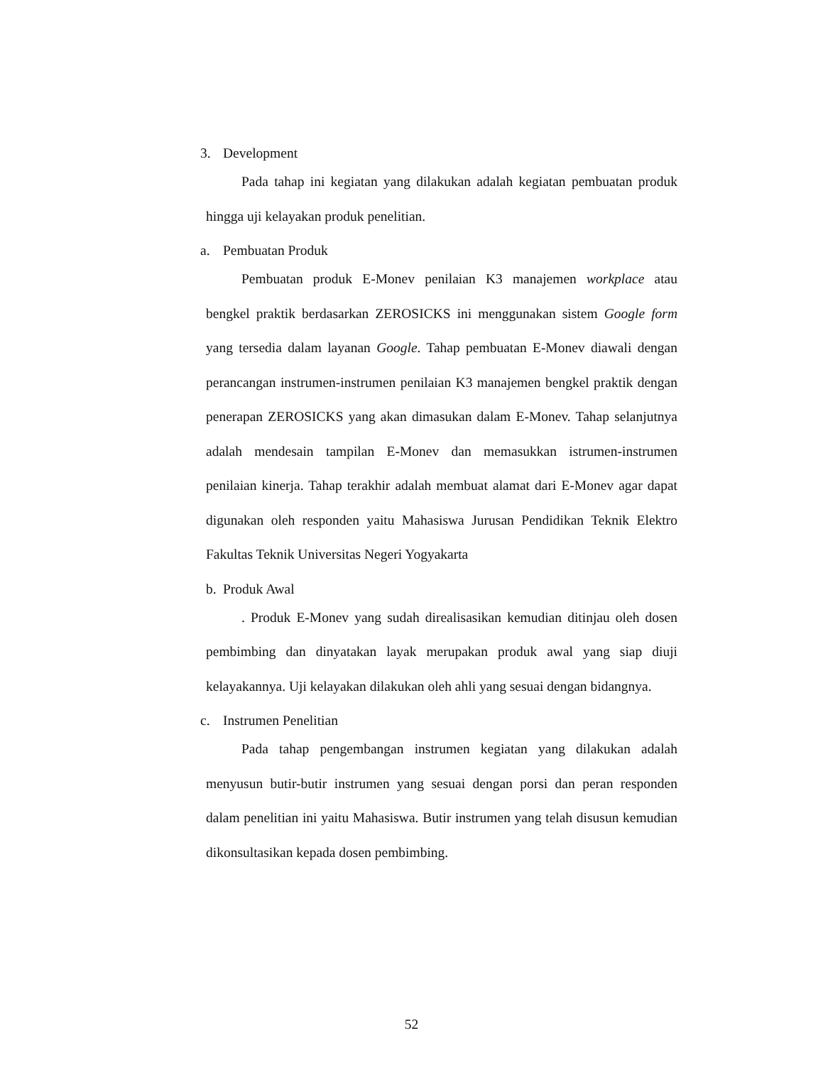3. Development
Pada tahap ini kegiatan yang dilakukan adalah kegiatan pembuatan produk hingga uji kelayakan produk penelitian.
a. Pembuatan Produk
Pembuatan produk E-Monev penilaian K3 manajemen workplace atau bengkel praktik berdasarkan ZEROSICKS ini menggunakan sistem Google form yang tersedia dalam layanan Google. Tahap pembuatan E-Monev diawali dengan perancangan instrumen-instrumen penilaian K3 manajemen bengkel praktik dengan penerapan ZEROSICKS yang akan dimasukan dalam E-Monev. Tahap selanjutnya adalah mendesain tampilan E-Monev dan memasukkan istrumen-instrumen penilaian kinerja. Tahap terakhir adalah membuat alamat dari E-Monev agar dapat digunakan oleh responden yaitu Mahasiswa Jurusan Pendidikan Teknik Elektro Fakultas Teknik Universitas Negeri Yogyakarta
b. Produk Awal
. Produk E-Monev yang sudah direalisasikan kemudian ditinjau oleh dosen pembimbing dan dinyatakan layak merupakan produk awal yang siap diuji kelayakannya. Uji kelayakan dilakukan oleh ahli yang sesuai dengan bidangnya.
c. Instrumen Penelitian
Pada tahap pengembangan instrumen kegiatan yang dilakukan adalah menyusun butir-butir instrumen yang sesuai dengan porsi dan peran responden dalam penelitian ini yaitu Mahasiswa. Butir instrumen yang telah disusun kemudian dikonsultasikan kepada dosen pembimbing.
52